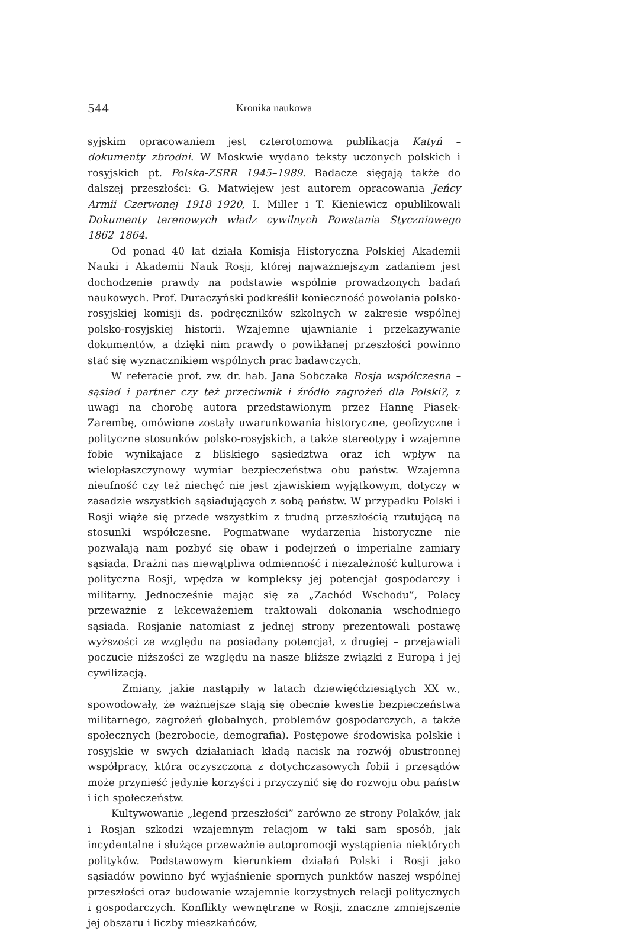544 Kronika naukowa
syjskim opracowaniem jest czterotomowa publikacja Katyń – dokumenty zbrodni. W Moskwie wydano teksty uczonych polskich i rosyjskich pt. Polska-ZSRR 1945–1989. Badacze sięgają także do dalszej przeszłości: G. Matwiejew jest autorem opracowania Jeńcy Armii Czerwonej 1918–1920, I. Miller i T. Kieniewicz opublikowali Dokumenty terenowych władz cywilnych Powstania Styczniowego 1862–1864.
Od ponad 40 lat działa Komisja Historyczna Polskiej Akademii Nauki i Akademii Nauk Rosji, której najważniejszym zadaniem jest dochodzenie prawdy na podstawie wspólnie prowadzonych badań naukowych. Prof. Duraczyński podkreślił konieczność powołania polsko-rosyjskiej komisji ds. podręczników szkolnych w zakresie wspólnej polsko-rosyjskiej historii. Wzajemne ujawnianie i przekazywanie dokumentów, a dzięki nim prawdy o powikłanej przeszłości powinno stać się wyznacznikiem wspólnych prac badawczych.
W referacie prof. zw. dr. hab. Jana Sobczaka Rosja współczesna – sąsiad i partner czy też przeciwnik i źródło zagrożeń dla Polski?, z uwagi na chorobę autora przedstawionym przez Hannę Piasek-Zarembę, omówione zostały uwarunkowania historyczne, geofizyczne i polityczne stosunków polsko-rosyjskich, a także stereotypy i wzajemne fobie wynikające z bliskiego sąsiedztwa oraz ich wpływ na wielopłaszczynowy wymiar bezpieczeństwa obu państw. Wzajemna nieufność czy też niechęć nie jest zjawiskiem wyjątkowym, dotyczy w zasadzie wszystkich sąsiadujących z sobą państw. W przypadku Polski i Rosji wiąże się przede wszystkim z trudną przeszłością rzutującą na stosunki współczesne. Pogmatwane wydarzenia historyczne nie pozwalają nam pozbyć się obaw i podejrzeń o imperialne zamiary sąsiada. Drażni nas niewątpliwa odmienność i niezależność kulturowa i polityczna Rosji, wpędza w kompleksy jej potencjał gospodarczy i militarny. Jednocześnie mając się za „Zachód Wschodu”, Polacy przeważnie z lekceważeniem traktowali dokonania wschodniego sąsiada. Rosjanie natomiast z jednej strony prezentowali postawę wyższości ze względu na posiadany potencjał, z drugiej – przejawiali poczucie niższości ze względu na nasze bliższe związki z Europą i jej cywilizacją.
Zmiany, jakie nastąpiły w latach dziewięćdziesiątych XX w., spowodowały, że ważniejsze stają się obecnie kwestie bezpieczeństwa militarnego, zagrożeń globalnych, problemów gospodarczych, a także społecznych (bezrobocie, demografia). Postępowe środowiska polskie i rosyjskie w swych działaniach kładą nacisk na rozwój obustronnej współpracy, która oczyszczona z dotychczasowych fobii i przesądów może przynieść jedynie korzyści i przyczynić się do rozwoju obu państw i ich społeczeństw.
Kultywowanie „legend przeszłości” zarówno ze strony Polaków, jak i Rosjan szkodzi wzajemnym relacjom w taki sam sposób, jak incydentalne i służące przeważnie autopromocji wystąpienia niektórych polityków. Podstawowym kierunkiem działań Polski i Rosji jako sąsiadów powinno być wyjaśnienie spornych punktów naszej wspólnej przeszłości oraz budowanie wzajemnie korzystnych relacji politycznych i gospodarczych. Konflikty wewnętrzne w Rosji, znaczne zmniejszenie jej obszaru i liczby mieszkańców,